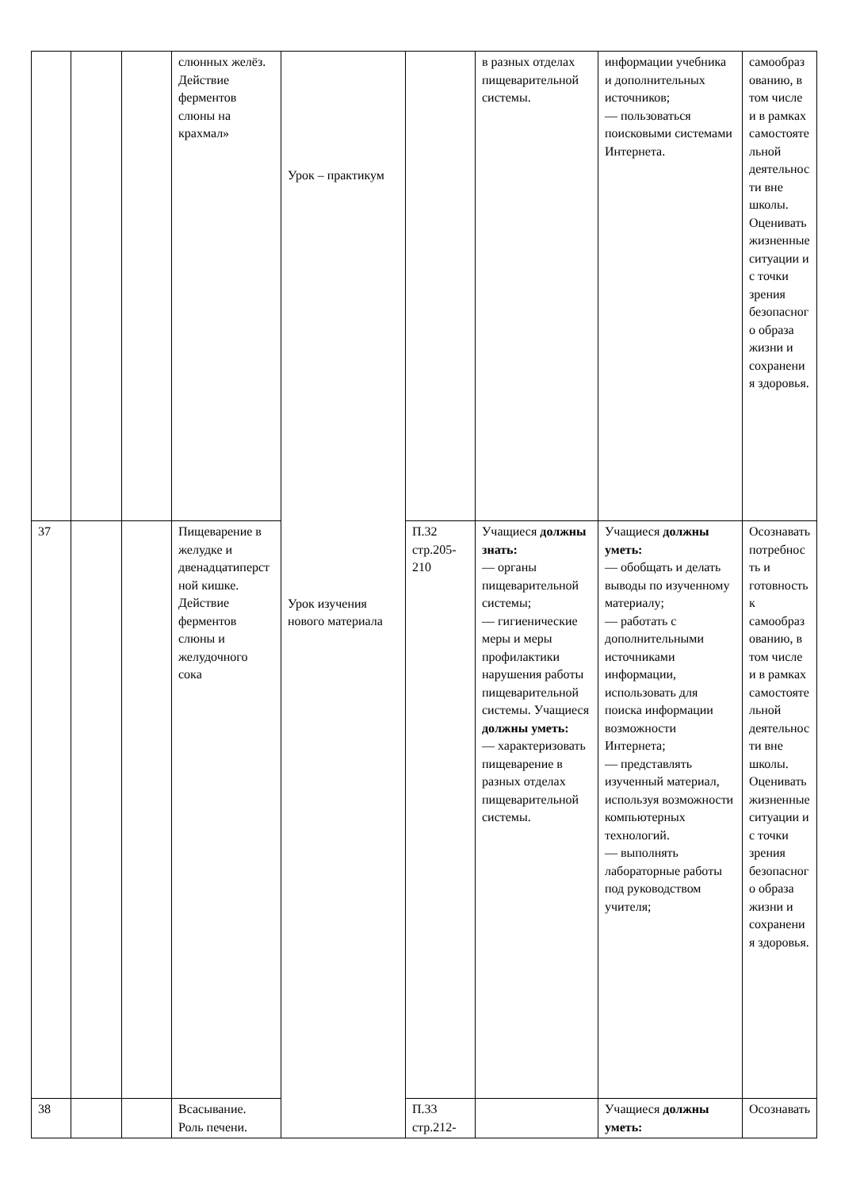| | | | слюнных желёз. Действие ферментов слюны на крахмал» | Урок – практикум Урок изучения нового материала | | в разных отделах пищеварительной системы. | информации учебника и дополнительных источников; — пользоваться поисковыми системами Интернета. | самообразованию, в том числе и в рамках самостоятельной деятельности вне школы. Оценивать жизненные ситуации и с точки зрения безопасного образа жизни и сохранения здоровья. |
| 37 | | | Пищеварение в желудке и двенадцатиперстной кишке. Действие ферментов слюны и желудочного сока | | П.32 стр.205-210 | Учащиеся должны знать: — органы пищеварительной системы; — гигиенические меры и меры профилактики нарушения работы пищеварительной системы. Учащиеся должны уметь: — характеризовать пищеварение в разных отделах пищеварительной системы. | Учащиеся должны уметь: — обобщать и делать выводы по изученному материалу; — работать с дополнительными источниками информации, использовать для поиска информации возможности Интернета; — представлять изученный материал, используя возможности компьютерных технологий. — выполнять лабораторные работы под руководством учителя; | Осознавать потребность и готовность к самообразованию, в том числе и в рамках самостоятельной деятельности вне школы. Оценивать жизненные ситуации и с точки зрения безопасного образа жизни и сохранения здоровья. |
| 38 | | | Всасывание. Роль печени. | | П.33 стр.212- | | Учащиеся должны уметь: | Осознавать |